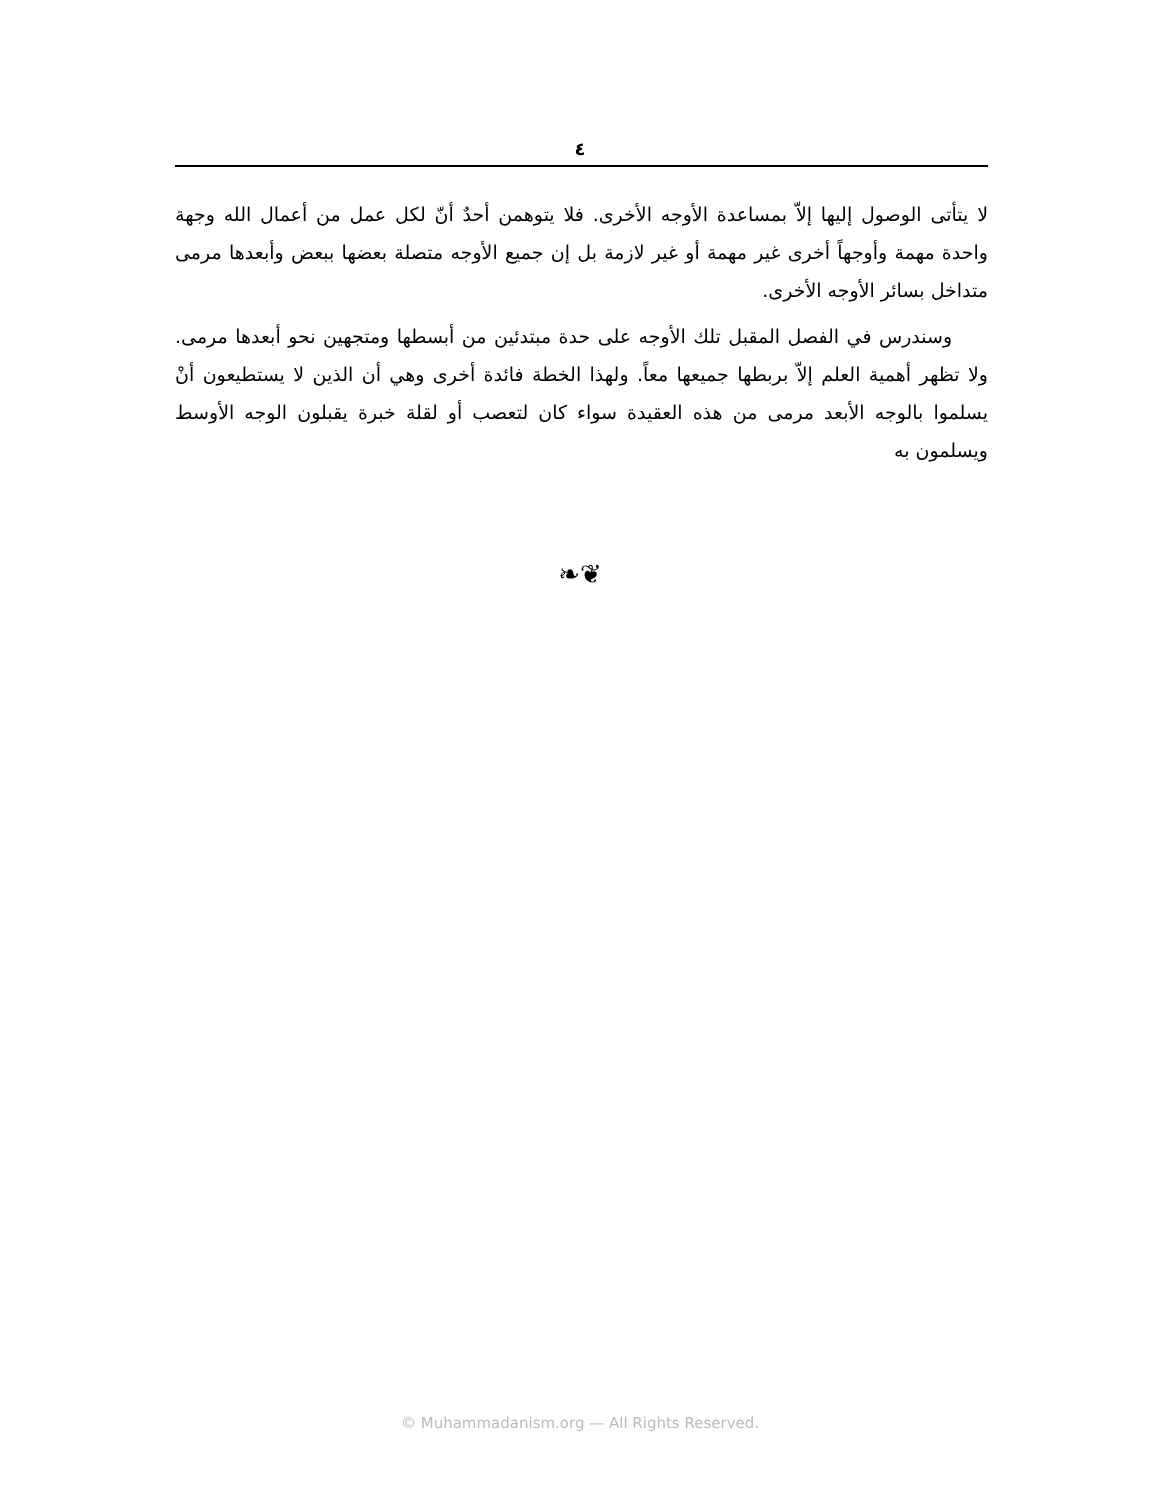٤
لا يتأتى الوصول إليها إلاّ بمساعدة الأوجه الأخرى. فلا يتوهمن أحدٌ أنّ لكل عمل من أعمال الله وجهة واحدة مهمة وأوجهاً أخرى غير مهمة أو غير لازمة بل إن جميع الأوجه متصلة بعضها ببعض وأبعدها مرمى متداخل بسائر الأوجه الأخرى.
وسندرس في الفصل المقبل تلك الأوجه على حدة مبتدئين من أبسطها ومتجهين نحو أبعدها مرمى. ولا تظهر أهمية العلم إلاّ بربطها جميعها معاً. ولهذا الخطة فائدة أخرى وهي أن الذين لا يستطيعون أنْ يسلموا بالوجه الأبعد مرمى من هذه العقيدة سواء كان لتعصب أو لقلة خبرة يقبلون الوجه الأوسط ويسلمون به
❧❦
© Muhammadanism.org — All Rights Reserved.